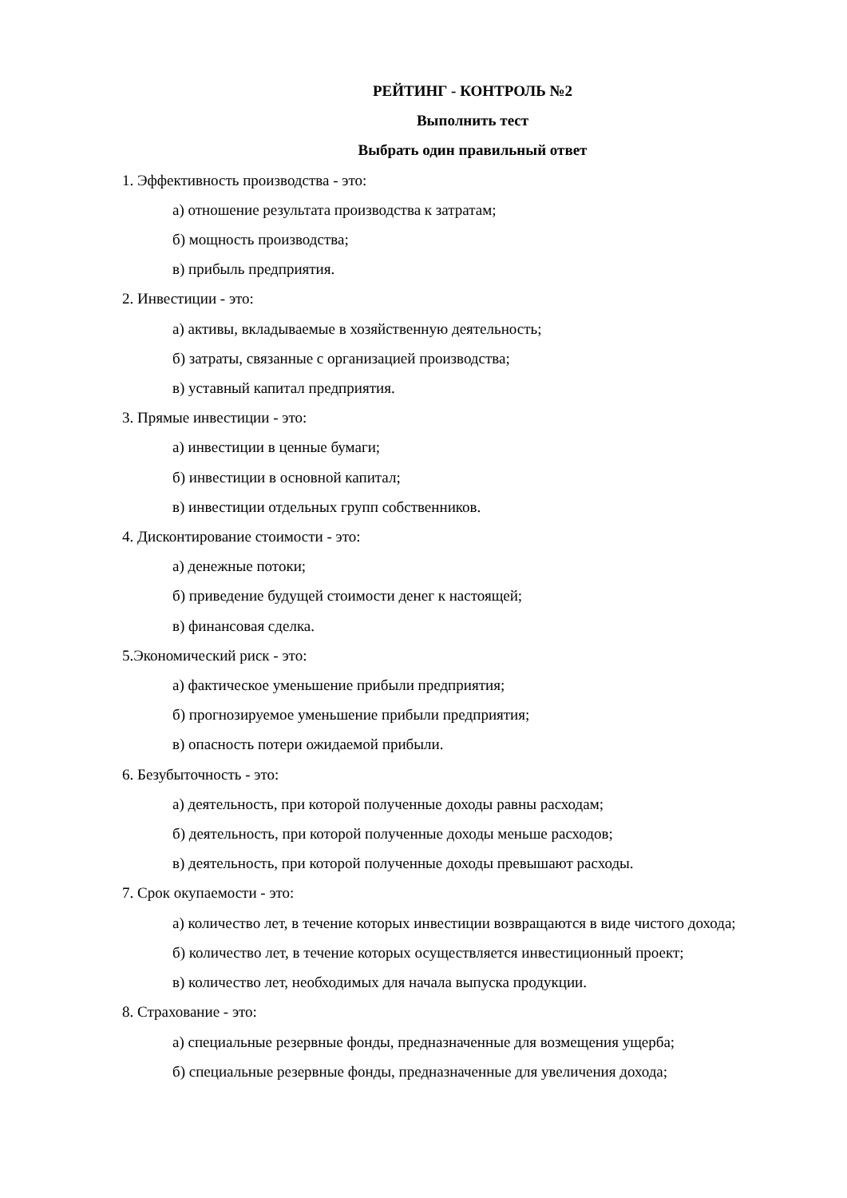РЕЙТИНГ - КОНТРОЛЬ №2
Выполнить тест
Выбрать один правильный ответ
1. Эффективность производства - это:
а) отношение результата производства к затратам;
б) мощность производства;
в) прибыль предприятия.
2. Инвестиции - это:
а) активы, вкладываемые в хозяйственную деятельность;
б) затраты, связанные с организацией производства;
в) уставный капитал предприятия.
3. Прямые инвестиции - это:
а) инвестиции в ценные бумаги;
б) инвестиции в основной капитал;
в) инвестиции отдельных групп собственников.
4. Дисконтирование стоимости - это:
а) денежные потоки;
б) приведение будущей стоимости денег к настоящей;
в) финансовая сделка.
5.Экономический риск - это:
а) фактическое уменьшение прибыли предприятия;
б) прогнозируемое уменьшение прибыли предприятия;
в) опасность потери ожидаемой прибыли.
6. Безубыточность - это:
а) деятельность, при которой полученные доходы равны расходам;
б) деятельность, при которой полученные доходы меньше расходов;
в) деятельность, при которой полученные доходы превышают расходы.
7. Срок окупаемости - это:
а) количество лет, в течение которых инвестиции возвращаются в виде чистого дохода;
б) количество лет, в течение которых осуществляется инвестиционный проект;
в) количество лет, необходимых для начала выпуска продукции.
8. Страхование - это:
а) специальные резервные фонды, предназначенные для возмещения ущерба;
б) специальные резервные фонды, предназначенные для увеличения дохода;